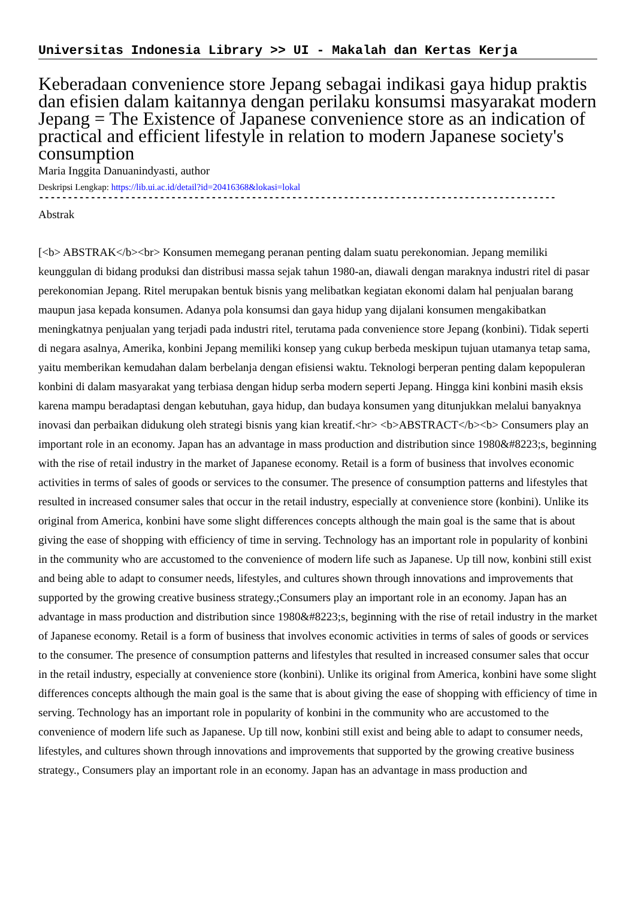Universitas Indonesia Library >> UI - Makalah dan Kertas Kerja
Keberadaan convenience store Jepang sebagai indikasi gaya hidup praktis dan efisien dalam kaitannya dengan perilaku konsumsi masyarakat modern Jepang = The Existence of Japanese convenience store as an indication of practical and efficient lifestyle in relation to modern Japanese society's consumption
Maria Inggita Danuanindyasti, author
Deskripsi Lengkap: https://lib.ui.ac.id/detail?id=20416368&lokasi=lokal
------------------------------------------------------------------------------------------
Abstrak
[<b> ABSTRAK</b><br> Konsumen memegang peranan penting dalam suatu perekonomian. Jepang memiliki keunggulan di bidang produksi dan distribusi massa sejak tahun 1980-an, diawali dengan maraknya industri ritel di pasar perekonomian Jepang. Ritel merupakan bentuk bisnis yang melibatkan kegiatan ekonomi dalam hal penjualan barang maupun jasa kepada konsumen. Adanya pola konsumsi dan gaya hidup yang dijalani konsumen mengakibatkan meningkatnya penjualan yang terjadi pada industri ritel, terutama pada convenience store Jepang (konbini). Tidak seperti di negara asalnya, Amerika, konbini Jepang memiliki konsep yang cukup berbeda meskipun tujuan utamanya tetap sama, yaitu memberikan kemudahan dalam berbelanja dengan efisiensi waktu. Teknologi berperan penting dalam kepopuleran konbini di dalam masyarakat yang terbiasa dengan hidup serba modern seperti Jepang. Hingga kini konbini masih eksis karena mampu beradaptasi dengan kebutuhan, gaya hidup, dan budaya konsumen yang ditunjukkan melalui banyaknya inovasi dan perbaikan didukung oleh strategi bisnis yang kian kreatif.<hr> <b>ABSTRACT</b><b> Consumers play an important role in an economy. Japan has an advantage in mass production and distribution since 1980&#8223;s, beginning with the rise of retail industry in the market of Japanese economy. Retail is a form of business that involves economic activities in terms of sales of goods or services to the consumer. The presence of consumption patterns and lifestyles that resulted in increased consumer sales that occur in the retail industry, especially at convenience store (konbini). Unlike its original from America, konbini have some slight differences concepts although the main goal is the same that is about giving the ease of shopping with efficiency of time in serving. Technology has an important role in popularity of konbini in the community who are accustomed to the convenience of modern life such as Japanese. Up till now, konbini still exist and being able to adapt to consumer needs, lifestyles, and cultures shown through innovations and improvements that supported by the growing creative business strategy.;Consumers play an important role in an economy. Japan has an advantage in mass production and distribution since 1980&#8223;s, beginning with the rise of retail industry in the market of Japanese economy. Retail is a form of business that involves economic activities in terms of sales of goods or services to the consumer. The presence of consumption patterns and lifestyles that resulted in increased consumer sales that occur in the retail industry, especially at convenience store (konbini). Unlike its original from America, konbini have some slight differences concepts although the main goal is the same that is about giving the ease of shopping with efficiency of time in serving. Technology has an important role in popularity of konbini in the community who are accustomed to the convenience of modern life such as Japanese. Up till now, konbini still exist and being able to adapt to consumer needs, lifestyles, and cultures shown through innovations and improvements that supported by the growing creative business strategy., Consumers play an important role in an economy. Japan has an advantage in mass production and